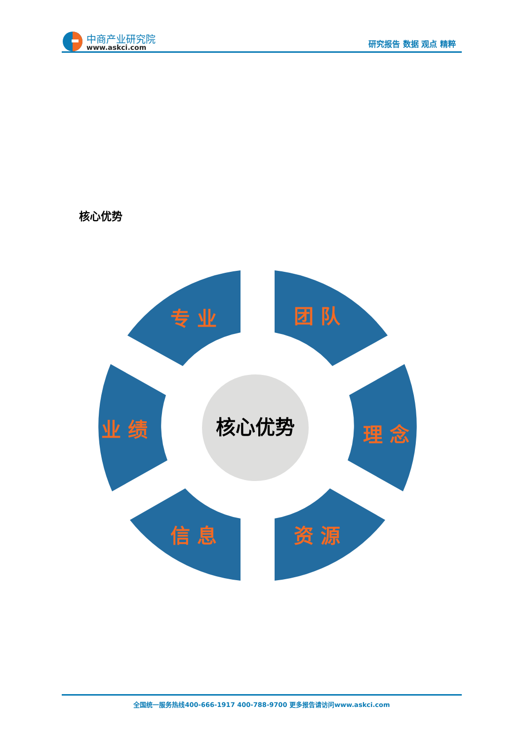中商产业研究院
www.askci.com
研究报告 数据 观点 精粹
核心优势
专 业
团 队
业 绩
理 念
信 息
资 源
核心优势
全国统一服务热线400-666-1917 400-788-9700 更多报告请访问www.askci.com